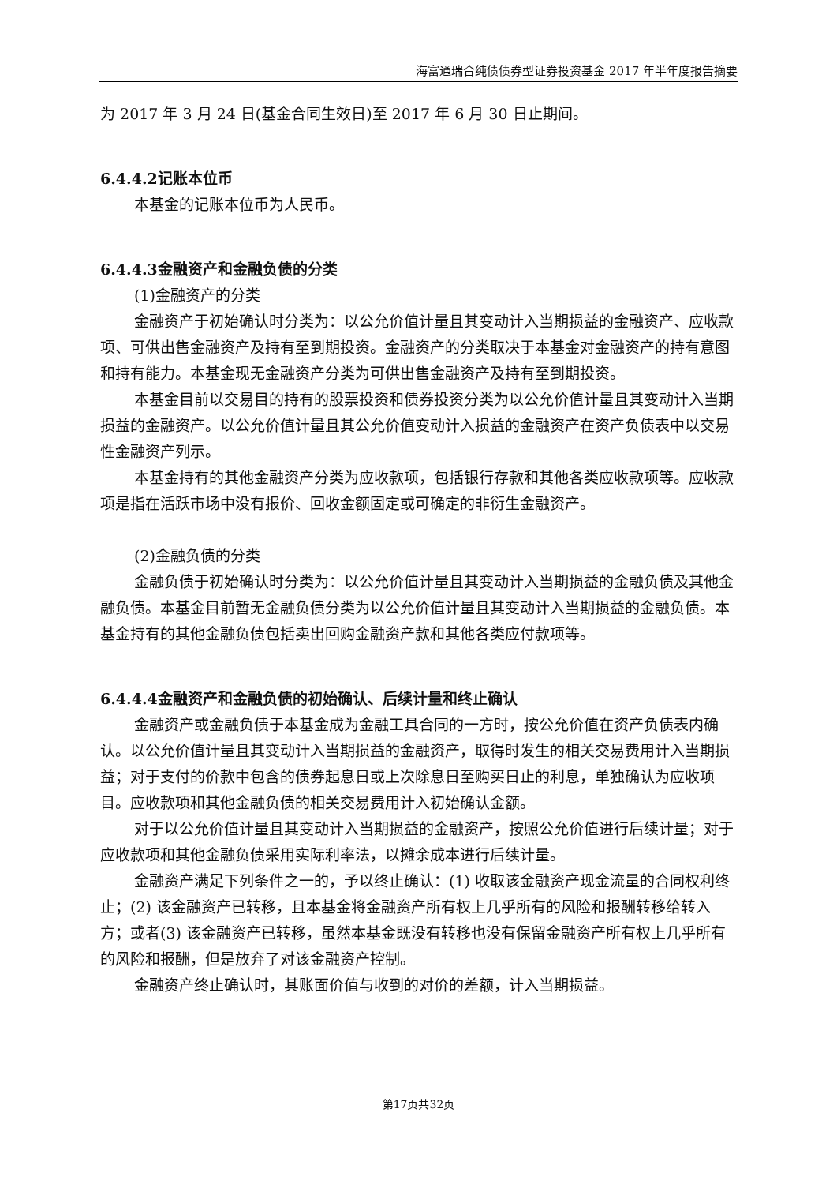海富通瑞合纯债债券型证券投资基金 2017 年半年度报告摘要
为 2017 年 3 月 24 日(基金合同生效日)至 2017 年 6 月 30 日止期间。
6.4.4.2记账本位币
本基金的记账本位币为人民币。
6.4.4.3金融资产和金融负债的分类
(1)金融资产的分类
金融资产于初始确认时分类为：以公允价值计量且其变动计入当期损益的金融资产、应收款项、可供出售金融资产及持有至到期投资。金融资产的分类取决于本基金对金融资产的持有意图和持有能力。本基金现无金融资产分类为可供出售金融资产及持有至到期投资。
本基金目前以交易目的持有的股票投资和债券投资分类为以公允价值计量且其变动计入当期损益的金融资产。以公允价值计量且其公允价值变动计入损益的金融资产在资产负债表中以交易性金融资产列示。
本基金持有的其他金融资产分类为应收款项，包括银行存款和其他各类应收款项等。应收款项是指在活跃市场中没有报价、回收金额固定或可确定的非衍生金融资产。
(2)金融负债的分类
金融负债于初始确认时分类为：以公允价值计量且其变动计入当期损益的金融负债及其他金融负债。本基金目前暂无金融负债分类为以公允价值计量且其变动计入当期损益的金融负债。本基金持有的其他金融负债包括卖出回购金融资产款和其他各类应付款项等。
6.4.4.4金融资产和金融负债的初始确认、后续计量和终止确认
金融资产或金融负债于本基金成为金融工具合同的一方时，按公允价值在资产负债表内确认。以公允价值计量且其变动计入当期损益的金融资产，取得时发生的相关交易费用计入当期损益；对于支付的价款中包含的债券起息日或上次除息日至购买日止的利息，单独确认为应收项目。应收款项和其他金融负债的相关交易费用计入初始确认金额。
对于以公允价值计量且其变动计入当期损益的金融资产，按照公允价值进行后续计量；对于应收款项和其他金融负债采用实际利率法，以摊余成本进行后续计量。
金融资产满足下列条件之一的，予以终止确认：(1) 收取该金融资产现金流量的合同权利终止；(2) 该金融资产已转移，且本基金将金融资产所有权上几乎所有的风险和报酬转移给转入方；或者(3) 该金融资产已转移，虽然本基金既没有转移也没有保留金融资产所有权上几乎所有的风险和报酬，但是放弃了对该金融资产控制。
金融资产终止确认时，其账面价值与收到的对价的差额，计入当期损益。
第17页共32页